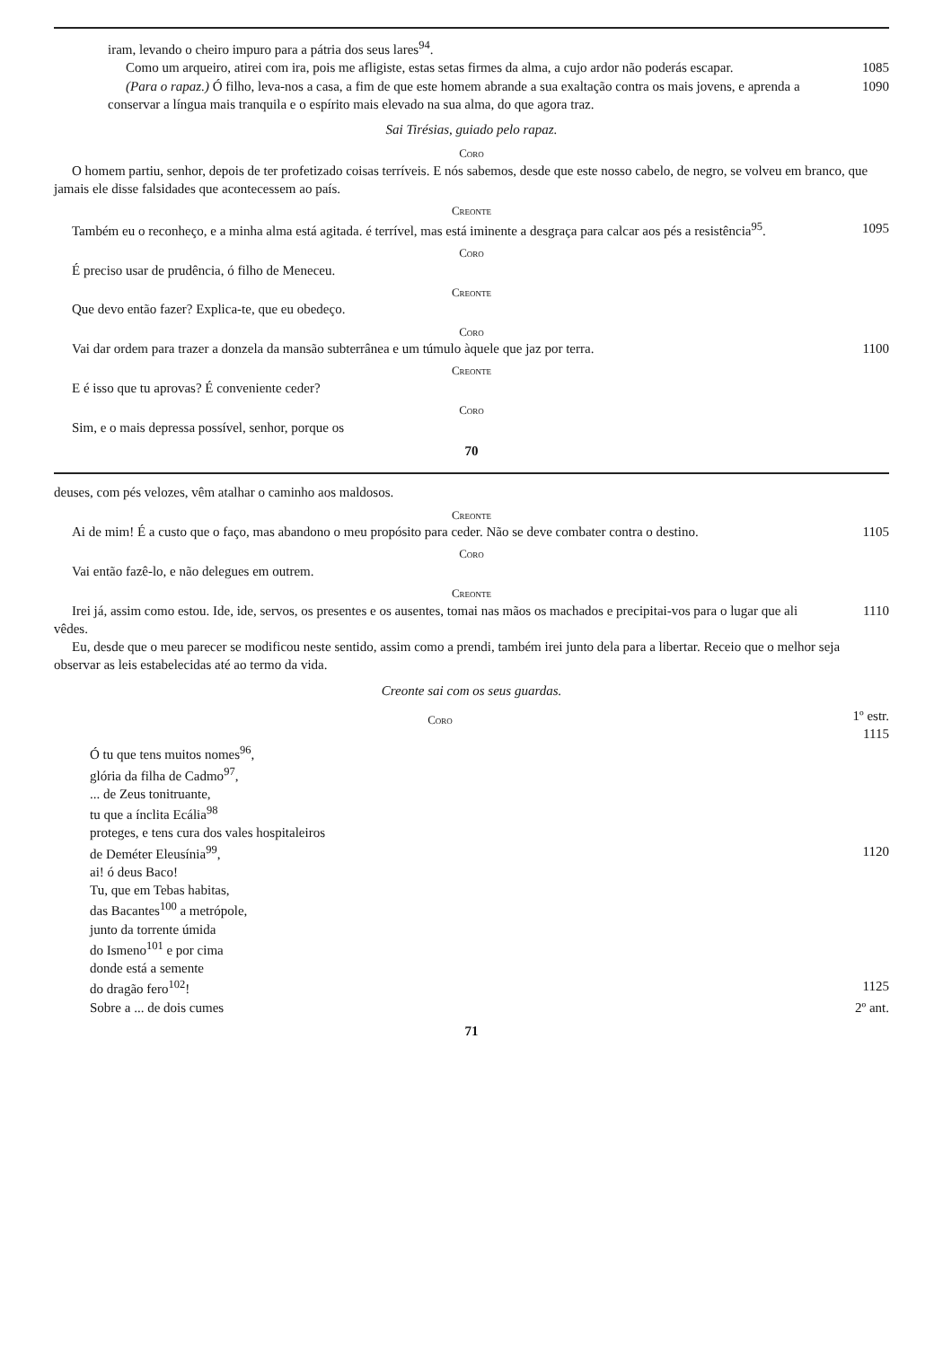iram, levando o cheiro impuro para a pátria dos seus lares<sup>94</sup>.
Como um arqueiro, atirei com ira, pois me afligiste, estas setas firmes da alma, a cujo ardor não poderás escapar.
1085
(Para o rapaz.) Ó filho, leva-nos a casa, a fim de que este homem abrande a sua exaltação contra os mais jovens, e aprenda a conservar a língua mais tranquila e o espírito mais elevado na sua alma, do que agora traz.
1090
Sai Tirésias, guiado pelo rapaz.
Coro
O homem partiu, senhor, depois de ter profetizado coisas terríveis. E nós sabemos, desde que este nosso cabelo, de negro, se volveu em branco, que jamais ele disse falsidades que acontecessem ao país.
Creonte
Também eu o reconheço, e a minha alma está agitada. é terrível, mas está iminente a desgraça para calcar aos pés a resistência<sup>95</sup>.
1095
Coro
É preciso usar de prudência, ó filho de Meneceu.
Creonte
Que devo então fazer? Explica-te, que eu obedeço.
Coro
Vai dar ordem para trazer a donzela da mansão subterrânea e um túmulo àquele que jaz por terra.
1100
Creonte
E é isso que tu aprovas? É conveniente ceder?
Coro
Sim, e o mais depressa possível, senhor, porque os
70
deuses, com pés velozes, vêm atalhar o caminho aos maldosos.
Creonte
Ai de mim! É a custo que o faço, mas abandono o meu propósito para ceder. Não se deve combater contra o destino.
1105
Coro
Vai então fazê-lo, e não delegues em outrem.
Creonte
Irei já, assim como estou. Ide, ide, servos, os presentes e os ausentes, tomai nas mãos os machados e precipitai-vos para o lugar que ali vêdes.
1110
Eu, desde que o meu parecer se modificou neste sentido, assim como a prendi, também irei junto dela para a libertar. Receio que o melhor seja observar as leis estabelecidas até ao termo da vida.
Creonte sai com os seus guardas.
Coro
1º estr. 1115
Ó tu que tens muitos nomes<sup>96</sup>,
glória da filha de Cadmo<sup>97</sup>,
... de Zeus tonitruante,
tu que a ínclita Ecália<sup>98</sup>
proteges, e tens cura dos vales hospitaleiros
de Deméter Eleusínia<sup>99</sup>, 1120
ai! ó deus Baco!
Tu, que em Tebas habitas,
das Bacantes<sup>100</sup> a metrópole,
junto da torrente úmida
do Ismeno<sup>101</sup> e por cima
donde está a semente
do dragão fero<sup>102</sup>! 1125
Sobre a ... de dois cumes 2º ant.
71